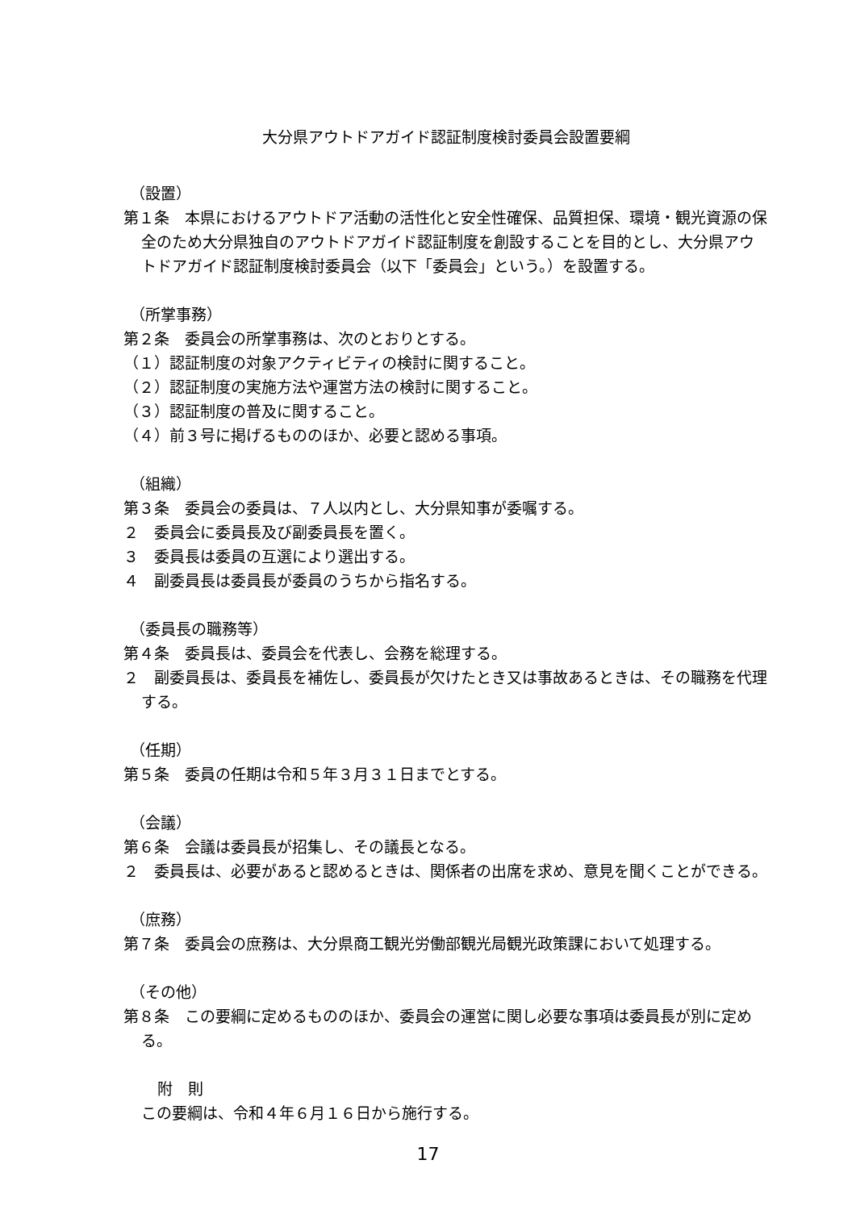大分県アウトドアガイド認証制度検討委員会設置要綱
（設置）
第１条　本県におけるアウトドア活動の活性化と安全性確保、品質担保、環境・観光資源の保全のため大分県独自のアウトドアガイド認証制度を創設することを目的とし、大分県アウトドアガイド認証制度検討委員会（以下「委員会」という。）を設置する。
（所掌事務）
第２条　委員会の所掌事務は、次のとおりとする。
（１）認証制度の対象アクティビティの検討に関すること。
（２）認証制度の実施方法や運営方法の検討に関すること。
（３）認証制度の普及に関すること。
（４）前３号に掲げるもののほか、必要と認める事項。
（組織）
第３条　委員会の委員は、７人以内とし、大分県知事が委嘱する。
２　委員会に委員長及び副委員長を置く。
３　委員長は委員の互選により選出する。
４　副委員長は委員長が委員のうちから指名する。
（委員長の職務等）
第４条　委員長は、委員会を代表し、会務を総理する。
２　副委員長は、委員長を補佐し、委員長が欠けたとき又は事故あるときは、その職務を代理する。
（任期）
第５条　委員の任期は令和５年３月３１日までとする。
（会議）
第６条　会議は委員長が招集し、その議長となる。
２　委員長は、必要があると認めるときは、関係者の出席を求め、意見を聞くことができる。
（庶務）
第７条　委員会の庶務は、大分県商工観光労働部観光局観光政策課において処理する。
（その他）
第８条　この要綱に定めるもののほか、委員会の運営に関し必要な事項は委員長が別に定める。
附　則
この要綱は、令和４年６月１６日から施行する。
17